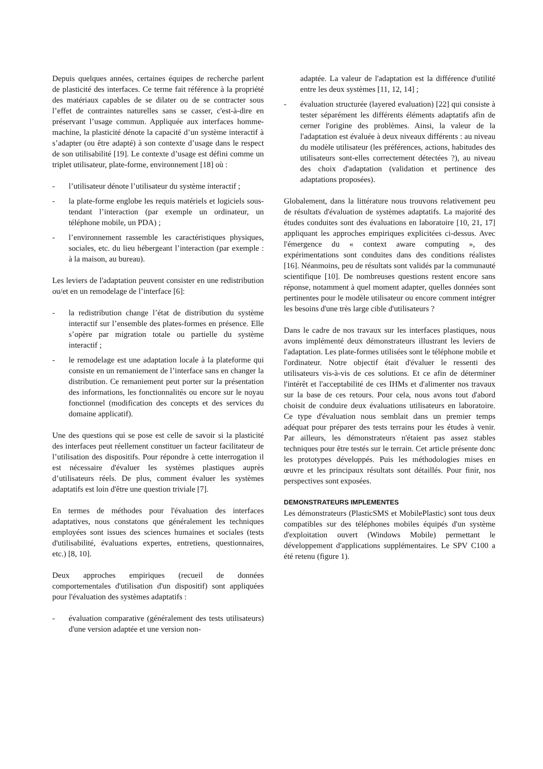Depuis quelques années, certaines équipes de recherche parlent de plasticité des interfaces. Ce terme fait référence à la propriété des matériaux capables de se dilater ou de se contracter sous l’effet de contraintes naturelles sans se casser, c'est-à-dire en préservant l’usage commun. Appliquée aux interfaces homme-machine, la plasticité dénote la capacité d’un système interactif à s’adapter (ou être adapté) à son contexte d’usage dans le respect de son utilisabilité [19]. Le contexte d’usage est défini comme un triplet utilisateur, plate-forme, environnement [18] où :
- l’utilisateur dénote l’utilisateur du système interactif ;
- la plate-forme englobe les requis matériels et logiciels sous-tendant l’interaction (par exemple un ordinateur, un téléphone mobile, un PDA) ;
- l’environnement rassemble les caractéristiques physiques, sociales, etc. du lieu hébergeant l’interaction (par exemple : à la maison, au bureau).
Les leviers de l'adaptation peuvent consister en une redistribution ou/et en un remodelage de l’interface [6]:
- la redistribution change l’état de distribution du système interactif sur l’ensemble des plates-formes en présence. Elle s’opère par migration totale ou partielle du système interactif ;
- le remodelage est une adaptation locale à la plateforme qui consiste en un remaniement de l’interface sans en changer la distribution. Ce remaniement peut porter sur la présentation des informations, les fonctionnalités ou encore sur le noyau fonctionnel (modification des concepts et des services du domaine applicatif).
Une des questions qui se pose est celle de savoir si la plasticité des interfaces peut réellement constituer un facteur facilitateur de l’utilisation des dispositifs. Pour répondre à cette interrogation il est nécessaire d'évaluer les systèmes plastiques auprès d’utilisateurs réels. De plus, comment évaluer les systèmes adaptatifs est loin d'être une question triviale [7].
En termes de méthodes pour l'évaluation des interfaces adaptatives, nous constatons que généralement les techniques employées sont issues des sciences humaines et sociales (tests d'utilisabilité, évaluations expertes, entretiens, questionnaires, etc.) [8, 10].
Deux approches empiriques (recueil de données comportementales d'utilisation d'un dispositif) sont appliquées pour l'évaluation des systèmes adaptatifs :
- évaluation comparative (généralement des tests utilisateurs) d'une version adaptée et une version non-
adaptée. La valeur de l'adaptation est la différence d'utilité entre les deux systèmes [11, 12, 14] ;
- évaluation structurée (layered evaluation) [22] qui consiste à tester séparément les différents éléments adaptatifs afin de cerner l'origine des problèmes. Ainsi, la valeur de la l'adaptation est évaluée à deux niveaux différents : au niveau du modèle utilisateur (les préférences, actions, habitudes des utilisateurs sont-elles correctement détectées ?), au niveau des choix d'adaptation (validation et pertinence des adaptations proposées).
Globalement, dans la littérature nous trouvons relativement peu de résultats d'évaluation de systèmes adaptatifs. La majorité des études conduites sont des évaluations en laboratoire [10, 21, 17] appliquant les approches empiriques explicitées ci-dessus. Avec l'émergence du « context aware computing », des expérimentations sont conduites dans des conditions réalistes [16]. Néanmoins, peu de résultats sont validés par la communauté scientifique [10]. De nombreuses questions restent encore sans réponse, notamment à quel moment adapter, quelles données sont pertinentes pour le modèle utilisateur ou encore comment intégrer les besoins d'une très large cible d'utilisateurs ?
Dans le cadre de nos travaux sur les interfaces plastiques, nous avons implémenté deux démonstrateurs illustrant les leviers de l'adaptation. Les plate-formes utilisées sont le téléphone mobile et l'ordinateur. Notre objectif était d'évaluer le ressenti des utilisateurs vis-à-vis de ces solutions. Et ce afin de déterminer l'intérêt et l'acceptabilité de ces IHMs et d'alimenter nos travaux sur la base de ces retours. Pour cela, nous avons tout d'abord choisit de conduire deux évaluations utilisateurs en laboratoire. Ce type d'évaluation nous semblait dans un premier temps adéquat pour préparer des tests terrains pour les études à venir. Par ailleurs, les démonstrateurs n'étaient pas assez stables techniques pour être testés sur le terrain. Cet article présente donc les prototypes développés. Puis les méthodologies mises en œuvre et les principaux résultats sont détaillés. Pour finir, nos perspectives sont exposées.
DEMONSTRATEURS IMPLEMENTES
Les démonstrateurs (PlasticSMS et MobilePlastic) sont tous deux compatibles sur des téléphones mobiles équipés d'un système d'exploitation ouvert (Windows Mobile) permettant le développement d'applications supplémentaires. Le SPV C100 a été retenu (figure 1).